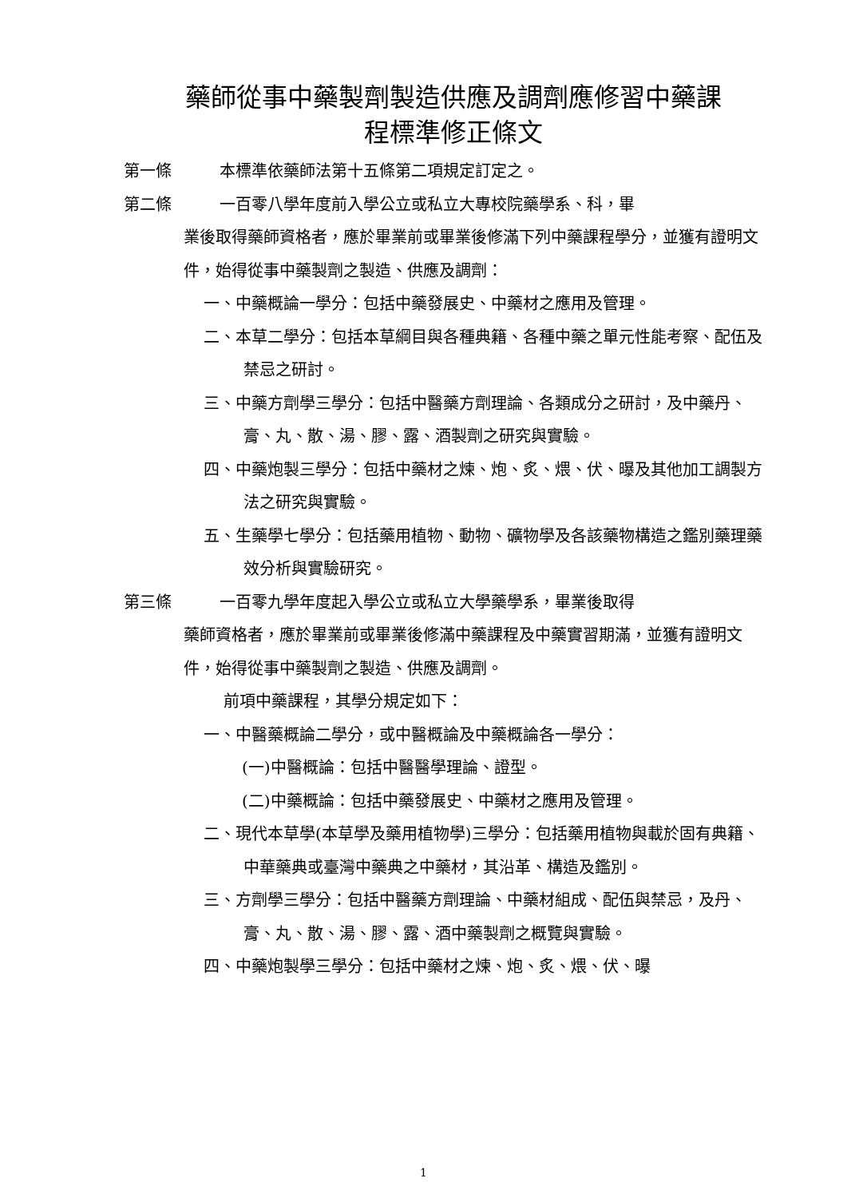藥師從事中藥製劑製造供應及調劑應修習中藥課
程標準修正條文
第一條 本標準依藥師法第十五條第二項規定訂定之。
第二條 一百零八學年度前入學公立或私立大專校院藥學系、科，畢
業後取得藥師資格者，應於畢業前或畢業後修滿下列中藥課程學分，並獲有證明文件，始得從事中藥製劑之製造、供應及調劑：
一、中藥概論一學分：包括中藥發展史、中藥材之應用及管理。
二、本草二學分：包括本草綱目與各種典籍、各種中藥之單元性能考察、配伍及禁忌之研討。
三、中藥方劑學三學分：包括中醫藥方劑理論、各類成分之研討，及中藥丹、膏、丸、散、湯、膠、露、酒製劑之研究與實驗。
四、中藥炮製三學分：包括中藥材之煉、炮、炙、煨、伏、曝及其他加工調製方法之研究與實驗。
五、生藥學七學分：包括藥用植物、動物、礦物學及各該藥物構造之鑑別藥理藥效分析與實驗研究。
第三條 一百零九學年度起入學公立或私立大學藥學系，畢業後取得
藥師資格者，應於畢業前或畢業後修滿中藥課程及中藥實習期滿，並獲有證明文件，始得從事中藥製劑之製造、供應及調劑。
前項中藥課程，其學分規定如下：
一、中醫藥概論二學分，或中醫概論及中藥概論各一學分：
(一)中醫概論：包括中醫醫學理論、證型。
(二)中藥概論：包括中藥發展史、中藥材之應用及管理。
二、現代本草學(本草學及藥用植物學)三學分：包括藥用植物與載於固有典籍、中華藥典或臺灣中藥典之中藥材，其沿革、構造及鑑別。
三、方劑學三學分：包括中醫藥方劑理論、中藥材組成、配伍與禁忌，及丹、膏、丸、散、湯、膠、露、酒中藥製劑之概覽與實驗。
四、中藥炮製學三學分：包括中藥材之煉、炮、炙、煨、伏、曝
1